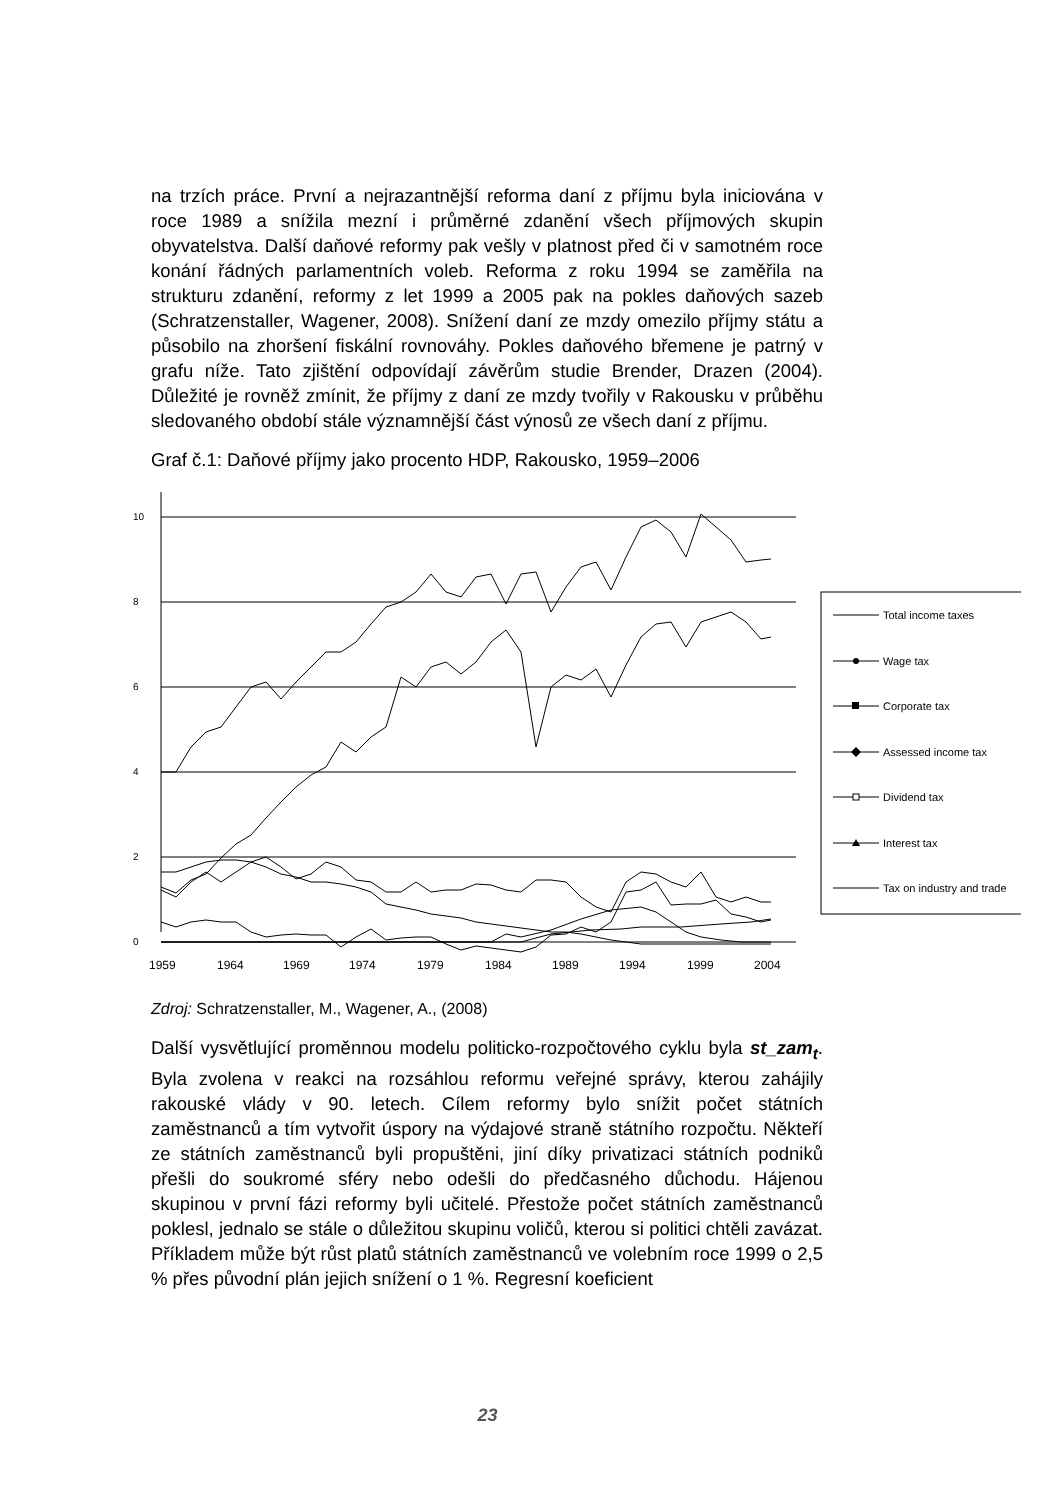na trzích práce. První a nejrazantnější reforma daní z příjmu byla iniciována v roce 1989 a snížila mezní i průměrné zdanění všech příjmových skupin obyvatelstva. Další daňové reformy pak vešly v platnost před či v samotném roce konání řádných parlamentních voleb. Reforma z roku 1994 se zaměřila na strukturu zdanění, reformy z let 1999 a 2005 pak na pokles daňových sazeb (Schratzenstaller, Wagener, 2008). Snížení daní ze mzdy omezilo příjmy státu a působilo na zhoršení fiskální rovnováhy. Pokles daňového břemene je patrný v grafu níže. Tato zjištění odpovídají závěrům studie Brender, Drazen (2004). Důležité je rovněž zmínit, že příjmy z daní ze mzdy tvořily v Rakousku v průběhu sledovaného období stále významnější část výnosů ze všech daní z příjmu.
Graf č.1: Daňové příjmy jako procento HDP, Rakousko, 1959–2006
10
8
6
4
2
0
1959
1964
1969
1974
1979
1984
1989
1994
1999
2004
Total income taxes
Wage tax
Corporate tax
Assessed income tax
Dividend tax
Interest tax
Tax on industry and trade
Zdroj: Schratzenstaller, M., Wagener, A., (2008)
Další vysvětlující proměnnou modelu politicko-rozpočtového cyklu byla st_zam<sub>t</sub>. Byla zvolena v reakci na rozsáhlou reformu veřejné správy, kterou zahájily rakouské vlády v 90. letech. Cílem reformy bylo snížit počet státních zaměstnanců a tím vytvořit úspory na výdajové straně státního rozpočtu. Někteří ze státních zaměstnanců byli propuštěni, jiní díky privatizaci státních podniků přešli do soukromé sféry nebo odešli do předčasného důchodu. Hájenou skupinou v první fázi reformy byli učitelé. Přestože počet státních zaměstnanců poklesl, jednalo se stále o důležitou skupinu voličů, kterou si politici chtěli zavázat. Příkladem může být růst platů státních zaměstnanců ve volebním roce 1999 o 2,5 % přes původní plán jejich snížení o 1 %. Regresní koeficient
23